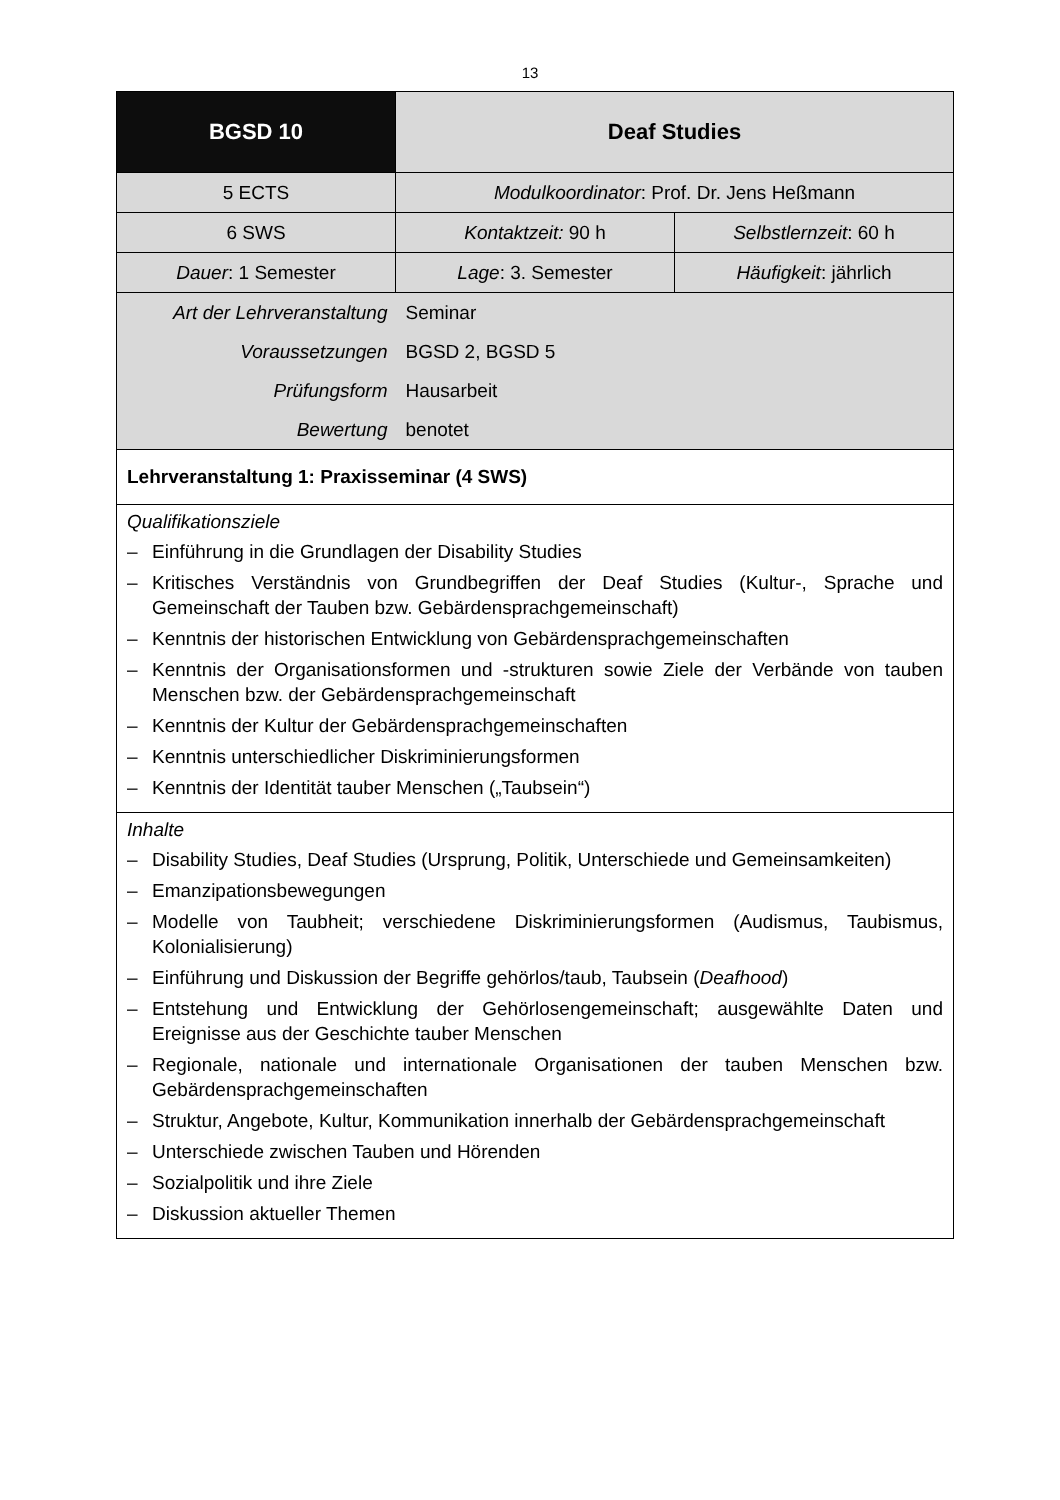13
| BGSD 10 | Deaf Studies | |
| 5 ECTS | Modulkoordinator : Prof. Dr. Jens Heßmann | |
| 6 SWS | Kontaktzeit: 90 h | Selbstlernzeit : 60 h |
| Dauer : 1 Semester | Lage : 3. Semester | Häufigkeit : jährlich |
| Art der Lehrveranstaltung | Seminar | |
| Voraussetzungen | BGSD 2, BGSD 5 | |
| Prüfungsform | Hausarbeit | |
| Bewertung | benotet | |
| Lehrveranstaltung 1: Praxisseminar (4 SWS) | | |
| Qualifikationsziele – Einführung in die Grundlagen der Disability Studies – Kritisches Verständnis von Grundbegriffen der Deaf Studies (Kultur-, Sprache und Gemeinschaft der Tauben bzw. Gebärdensprachgemeinschaft) – Kenntnis der historischen Entwicklung von Gebärdensprachgemeinschaften – Kenntnis der Organisationsformen und -strukturen sowie Ziele der Verbände von tauben Menschen bzw. der Gebärdensprachgemeinschaft – Kenntnis der Kultur der Gebärdensprachgemeinschaften – Kenntnis unterschiedlicher Diskriminierungsformen – Kenntnis der Identität tauber Menschen („Taubsein“) | | |
| Inhalte – Disability Studies, Deaf Studies (Ursprung, Politik, Unterschiede und Gemeinsamkeiten) – Emanzipationsbewegungen – Modelle von Taubheit; verschiedene Diskriminierungsformen (Audismus, Taubismus, Kolonialisierung) – Einführung und Diskussion der Begriffe gehörlos/taub, Taubsein ( Deafhood ) – Entstehung und Entwicklung der Gehörlosengemeinschaft; ausgewählte Daten und Ereignisse aus der Geschichte tauber Menschen – Regionale, nationale und internationale Organisationen der tauben Menschen bzw. Gebärdensprachgemeinschaften – Struktur, Angebote, Kultur, Kommunikation innerhalb der Gebärdensprachgemeinschaft – Unterschiede zwischen Tauben und Hörenden – Sozialpolitik und ihre Ziele – Diskussion aktueller Themen | | |